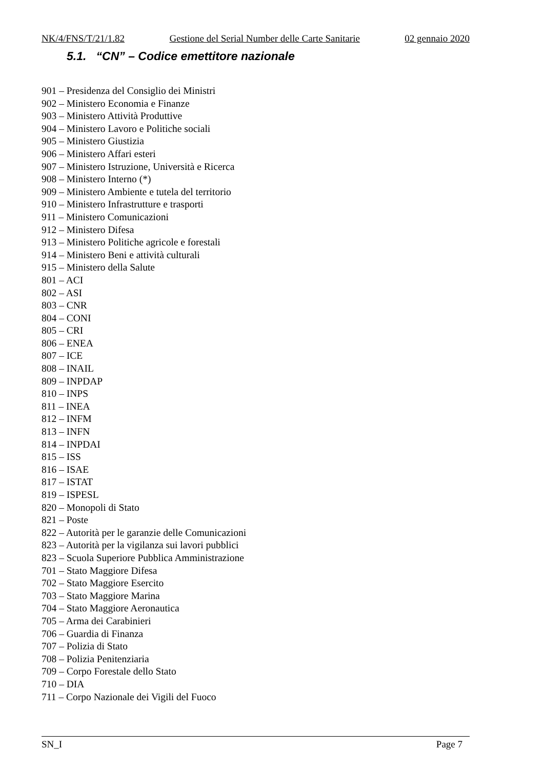NK/4/FNS/T/21/1.82 Gestione del Serial Number delle Carte Sanitarie 02 gennaio 2020
5.1. “CN” – Codice emettitore nazionale
901 – Presidenza del Consiglio dei Ministri
902 – Ministero Economia e Finanze
903 – Ministero Attività Produttive
904 – Ministero Lavoro e Politiche sociali
905 – Ministero Giustizia
906 – Ministero Affari esteri
907 – Ministero Istruzione, Università e Ricerca
908 – Ministero Interno (*)
909 – Ministero Ambiente e tutela del territorio
910 – Ministero Infrastrutture e trasporti
911 – Ministero Comunicazioni
912 – Ministero Difesa
913 – Ministero Politiche agricole e forestali
914 – Ministero Beni e attività culturali
915 – Ministero della Salute
801 – ACI
802 – ASI
803 – CNR
804 – CONI
805 – CRI
806 – ENEA
807 – ICE
808 – INAIL
809 – INPDAP
810 – INPS
811 – INEA
812 – INFM
813 – INFN
814 – INPDAI
815 – ISS
816 – ISAE
817 – ISTAT
819 – ISPESL
820 – Monopoli di Stato
821 – Poste
822 – Autorità per le garanzie delle Comunicazioni
823 – Autorità per la vigilanza sui lavori pubblici
823 – Scuola Superiore Pubblica Amministrazione
701 – Stato Maggiore Difesa
702 – Stato Maggiore Esercito
703 – Stato Maggiore Marina
704 – Stato Maggiore Aeronautica
705 – Arma dei Carabinieri
706 – Guardia di Finanza
707 – Polizia di Stato
708 – Polizia Penitenziaria
709 – Corpo Forestale dello Stato
710 – DIA
711 – Corpo Nazionale dei Vigili del Fuoco
SN_I Page 7